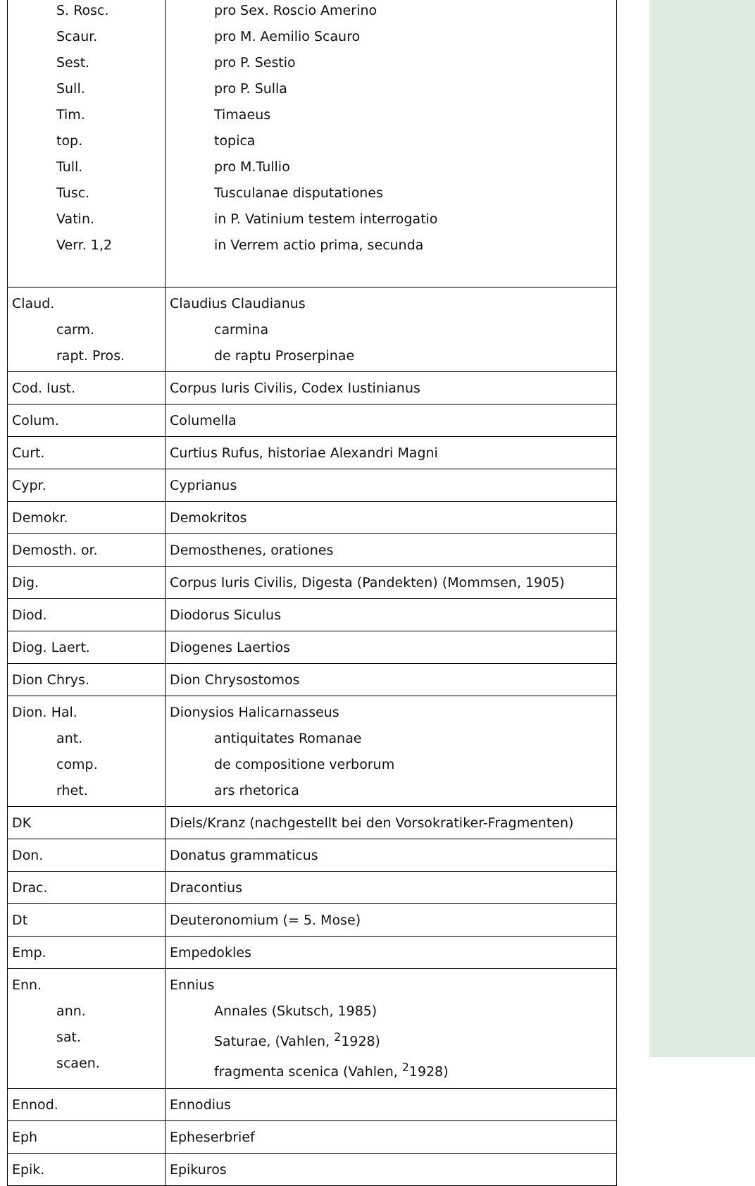| S. Rosc. Scaur. Sest. Sull. Tim. top. Tull. Tusc. Vatin. Verr. 1,2 | pro Sex. Roscio Amerino pro M. Aemilio Scauro pro P. Sestio pro P. Sulla Timaeus topica pro M.Tullio Tusculanae disputationes in P. Vatinium testem interrogatio in Verrem actio prima, secunda |
| Claud. carm. rapt. Pros. | Claudius Claudianus carmina de raptu Proserpinae |
| Cod. Iust. | Corpus Iuris Civilis, Codex Iustinianus |
| Colum. | Columella |
| Curt. | Curtius Rufus, historiae Alexandri Magni |
| Cypr. | Cyprianus |
| Demokr. | Demokritos |
| Demosth. or. | Demosthenes, orationes |
| Dig. | Corpus Iuris Civilis, Digesta (Pandekten) (Mommsen, 1905) |
| Diod. | Diodorus Siculus |
| Diog. Laert. | Diogenes Laertios |
| Dion Chrys. | Dion Chrysostomos |
| Dion. Hal. ant. comp. rhet. | Dionysios Halicarnasseus antiquitates Romanae de compositione verborum ars rhetorica |
| DK | Diels/Kranz (nachgestellt bei den Vorsokratiker-Fragmenten) |
| Don. | Donatus grammaticus |
| Drac. | Dracontius |
| Dt | Deuteronomium (= 5. Mose) |
| Emp. | Empedokles |
| Enn. ann. sat. scaen. | Ennius Annales (Skutsch, 1985) Saturae, (Vahlen, <sup>2</sup>1928) fragmenta scenica (Vahlen, <sup>2</sup>1928) |
| Ennod. | Ennodius |
| Eph | Epheserbrief |
| Epik. | Epikuros |